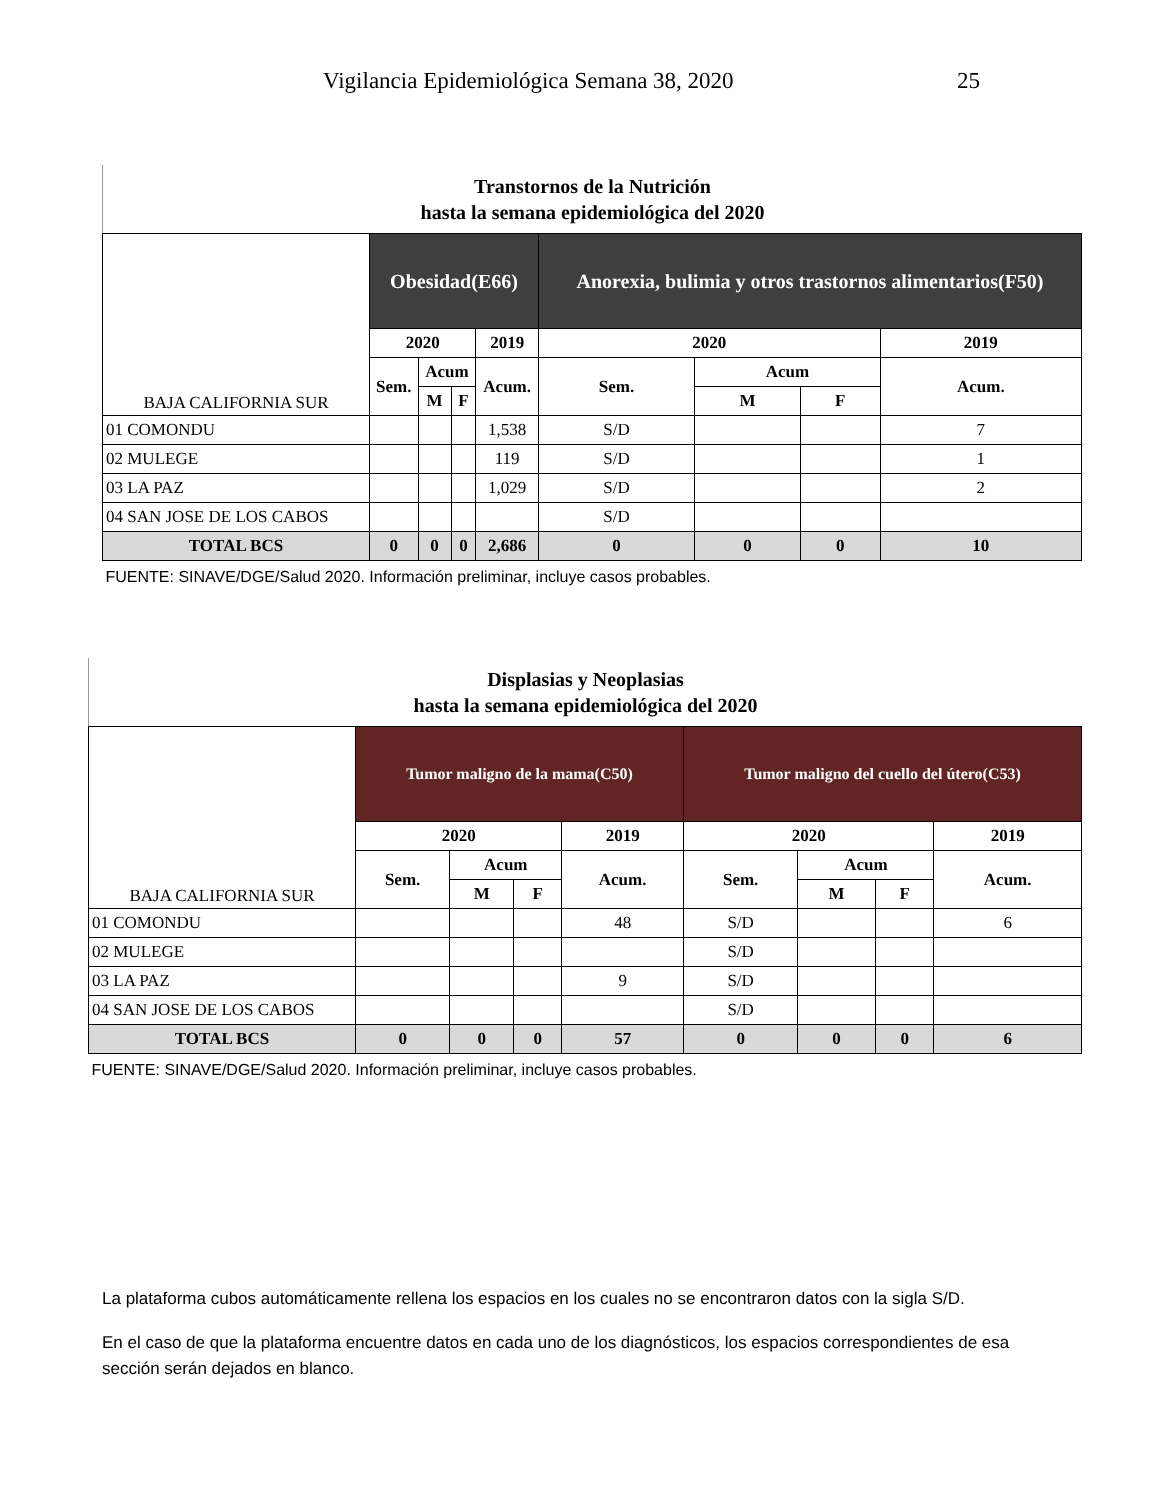Vigilancia Epidemiológica Semana 38, 2020 25
Transtornos de la Nutrición
hasta la semana epidemiológica del 2020
| BAJA CALIFORNIA SUR | Obesidad(E66) | | | | Anorexia, bulimia y otros trastornos alimentarios(F50) | | | |
| --- | --- | --- | --- | --- | --- | --- | --- | --- |
| | 2020 | | | 2019 | 2020 | | | 2019 |
| | Sem. | Acum | | Acum. | Sem. | Acum | | Acum. |
| | | M | F | | | M | F | |
| 01 COMONDU | | | | 1,538 | S/D | | | 7 |
| 02 MULEGE | | | | 119 | S/D | | | 1 |
| 03 LA PAZ | | | | 1,029 | S/D | | | 2 |
| 04 SAN JOSE DE LOS CABOS | | | | | S/D | | | |
| TOTAL BCS | 0 | 0 | 0 | 2,686 | 0 | 0 | 0 | 10 |
| FUENTE: SINAVE/DGE/Salud 2020. Información preliminar, incluye casos probables. | | | | | | | | |
Displasias y Neoplasias
hasta la semana epidemiológica del 2020
| BAJA CALIFORNIA SUR | Tumor maligno de la mama(C50) | | | | Tumor maligno del cuello del útero(C53) | | | |
| --- | --- | --- | --- | --- | --- | --- | --- | --- |
| | 2020 | | | 2019 | 2020 | | | 2019 |
| | Sem. | Acum | | Acum. | Sem. | Acum | | Acum. |
| | | M | F | | | M | F | |
| 01 COMONDU | | | | 48 | S/D | | | 6 |
| 02 MULEGE | | | | | S/D | | | |
| 03 LA PAZ | | | | 9 | S/D | | | |
| 04 SAN JOSE DE LOS CABOS | | | | | S/D | | | |
| TOTAL BCS | 0 | 0 | 0 | 57 | 0 | 0 | 0 | 6 |
| FUENTE: SINAVE/DGE/Salud 2020. Información preliminar, incluye casos probables. | | | | | | | | |
La plataforma cubos automáticamente rellena los espacios en los cuales no se encontraron datos con la sigla S/D.
En el caso de que la plataforma encuentre datos en cada uno de los diagnósticos, los espacios correspondientes de esa sección serán dejados en blanco.